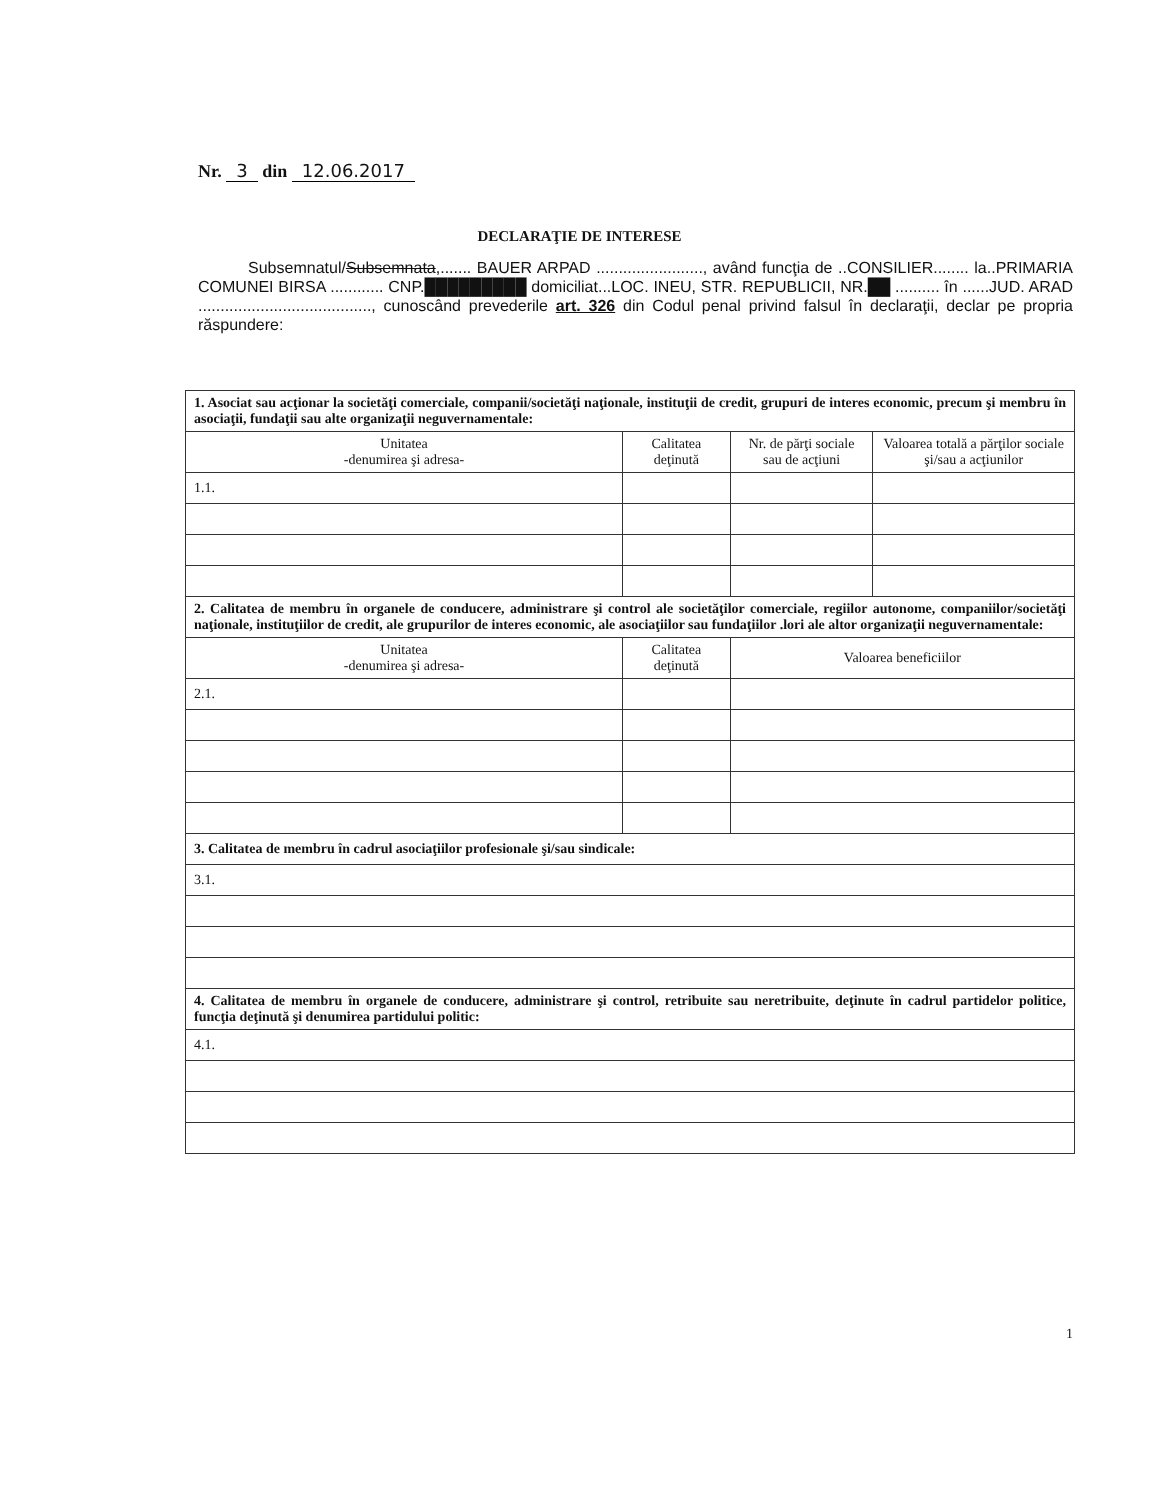Nr. 3 din 12.06.2017
DECLARAŢIE DE INTERESE
Subsemnatul/Subsemnata,....... BAUER ARPAD ........................, având funcţia de ..CONSILIER........ la..PRIMARIA COMUNEI BIRSA ............ CNP.█████████ domiciliat...LOC. INEU, STR. REPUBLICII, NR.██ .......... în ......JUD. ARAD ......................................., cunoscând prevederile art. 326 din Codul penal privind falsul în declaraţii, declar pe propria răspundere:
| 1. Asociat sau acţionar la societăţi comerciale, companii/societăţi naţionale, instituţii de credit, grupuri de interes economic, precum şi membru în asociaţii, fundaţii sau alte organizaţii neguvernamentale: | | | |
| Unitatea -denumirea şi adresa- | Calitatea deţinută | Nr. de părţi sociale sau de acţiuni | Valoarea totală a părţilor sociale şi/sau a acţiunilor |
| 1.1. | | | |
| 2. Calitatea de membru în organele de conducere, administrare şi control ale societăţilor comerciale, regiilor autonome, companiilor/societăţi naţionale, instituţiilor de credit, ale grupurilor de interes economic, ale asociaţiilor sau fundaţiilor .lori ale altor organizaţii neguvernamentale: | | | |
| Unitatea -denumirea şi adresa- | Calitatea deţinută | Valoarea beneficiilor | |
| 2.1. | | | |
| 3. Calitatea de membru în cadrul asociaţiilor profesionale şi/sau sindicale: | | | |
| 3.1. | | | |
| 4. Calitatea de membru în organele de conducere, administrare şi control, retribuite sau neretribuite, deţinute în cadrul partidelor politice, funcţia deţinută şi denumirea partidului politic: | | | |
| 4.1. | | | |
1